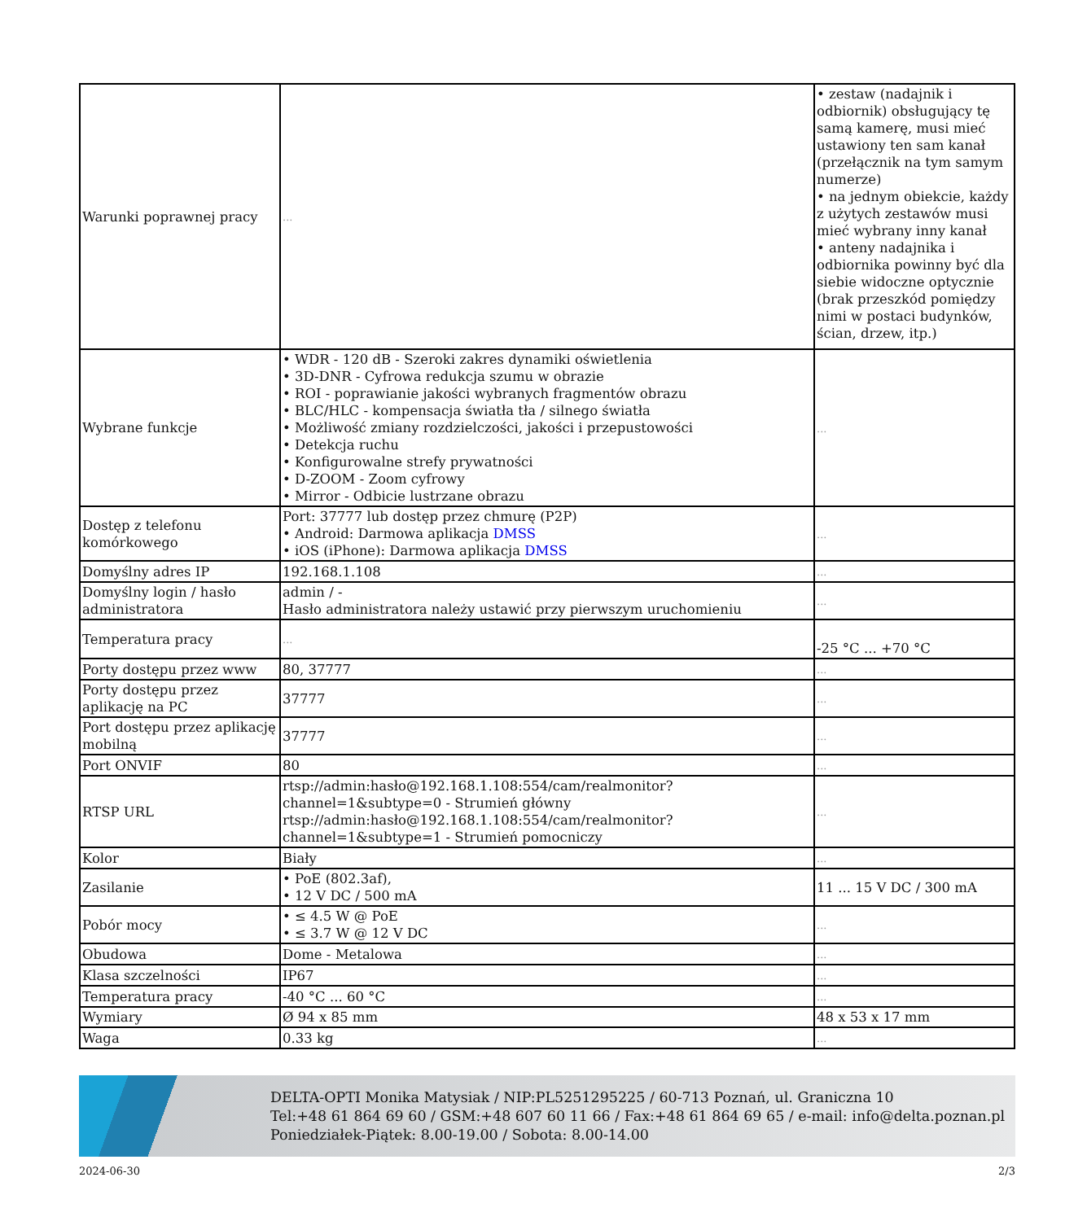| Warunki poprawnej pracy | ... | • zestaw (nadajnik i odbiornik) obsługujący tę samą kamerę, musi mieć ustawiony ten sam kanał (przełącznik na tym samym numerze) • na jednym obiekcie, każdy z użytych zestawów musi mieć wybrany inny kanał • anteny nadajnika i odbiornika powinny być dla siebie widoczne optycznie (brak przeszkód pomiędzy nimi w postaci budynków, ścian, drzew, itp.) |
| Wybrane funkcje | • WDR - 120 dB - Szeroki zakres dynamiki oświetlenia • 3D-DNR - Cyfrowa redukcja szumu w obrazie • ROI - poprawianie jakości wybranych fragmentów obrazu • BLC/HLC - kompensacja światła tła / silnego światła • Możliwość zmiany rozdzielczości, jakości i przepustowości • Detekcja ruchu • Konfigurowalne strefy prywatności • D-ZOOM - Zoom cyfrowy • Mirror - Odbicie lustrzane obrazu | ... |
| Dostęp z telefonu komórkowego | Port: 37777 lub dostęp przez chmurę (P2P) • Android: Darmowa aplikacja DMSS • iOS (iPhone): Darmowa aplikacja DMSS | ... |
| Domyślny adres IP | 192.168.1.108 | ... |
| Domyślny login / hasło administratora | admin / - Hasło administratora należy ustawić przy pierwszym uruchomieniu | ... |
| Temperatura pracy | ... | -25 °C ... +70 °C |
| Porty dostępu przez www | 80, 37777 | ... |
| Porty dostępu przez aplikację na PC | 37777 | ... |
| Port dostępu przez aplikację mobilną | 37777 | ... |
| Port ONVIF | 80 | ... |
| RTSP URL | rtsp://admin:hasło@192.168.1.108:554/cam/realmonitor?channel=1&subtype=0 - Strumień główny rtsp://admin:hasło@192.168.1.108:554/cam/realmonitor?channel=1&subtype=1 - Strumień pomocniczy | ... |
| Kolor | Biały | ... |
| Zasilanie | • PoE (802.3af), • 12 V DC / 500 mA | 11 ... 15 V DC / 300 mA |
| Pobór mocy | • ≤ 4.5 W @ PoE • ≤ 3.7 W @ 12 V DC | ... |
| Obudowa | Dome - Metalowa | ... |
| Klasa szczelności | IP67 | ... |
| Temperatura pracy | -40 °C ... 60 °C | ... |
| Wymiary | Ø 94 x 85 mm | 48 x 53 x 17 mm |
| Waga | 0.33 kg | ... |
DELTA-OPTI Monika Matysiak / NIP:PL5251295225 / 60-713 Poznań, ul. Graniczna 10
Tel:+48 61 864 69 60 / GSM:+48 607 60 11 66 / Fax:+48 61 864 69 65 / e-mail: info@delta.poznan.pl
Poniedziałek-Piątek: 8.00-19.00 / Sobota: 8.00-14.00
2024-06-30 2/3